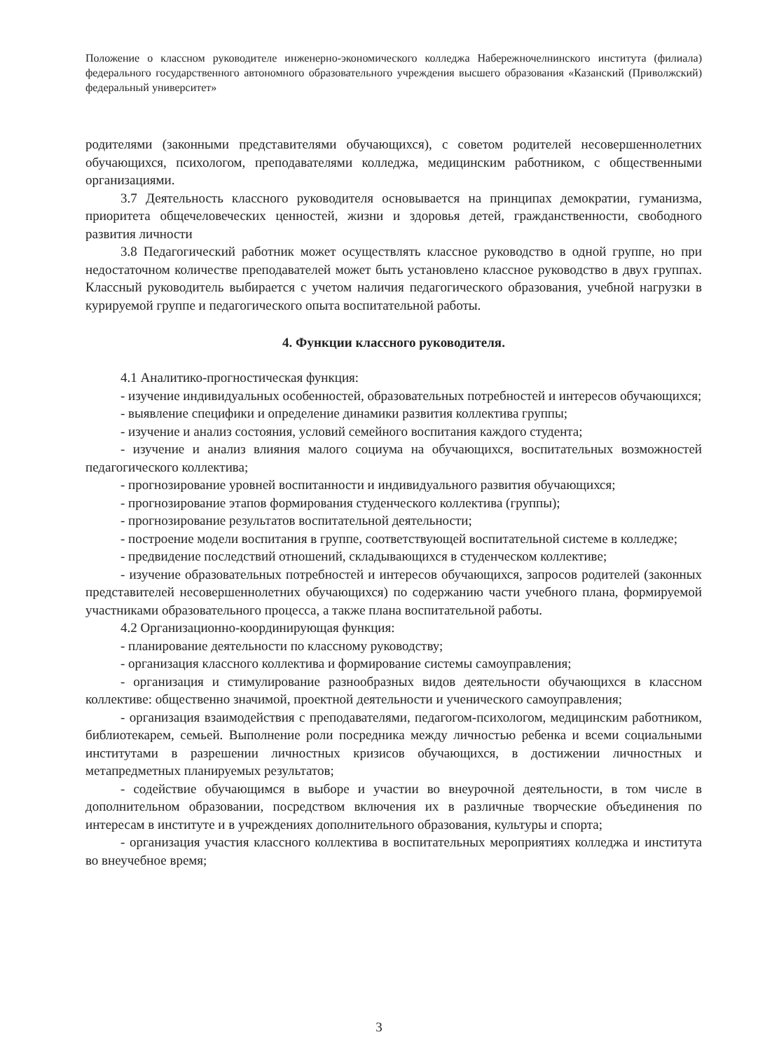Положение о классном руководителе инженерно-экономического колледжа Набережночелнинского института (филиала) федерального государственного автономного образовательного учреждения высшего образования «Казанский (Приволжский) федеральный университет»
родителями (законными представителями обучающихся), с советом родителей несовершеннолетних обучающихся, психологом, преподавателями колледжа, медицинским работником, с общественными организациями.
3.7 Деятельность классного руководителя основывается на принципах демократии, гуманизма, приоритета общечеловеческих ценностей, жизни и здоровья детей, гражданственности, свободного развития личности
3.8 Педагогический работник может осуществлять классное руководство в одной группе, но при недостаточном количестве преподавателей может быть установлено классное руководство в двух группах. Классный руководитель выбирается с учетом наличия педагогического образования, учебной нагрузки в курируемой группе и педагогического опыта воспитательной работы.
4. Функции классного руководителя.
4.1 Аналитико-прогностическая функция:
- изучение индивидуальных особенностей, образовательных потребностей и интересов обучающихся;
- выявление специфики и определение динамики развития коллектива группы;
- изучение и анализ состояния, условий семейного воспитания каждого студента;
- изучение и анализ влияния малого социума на обучающихся, воспитательных возможностей педагогического коллектива;
- прогнозирование уровней воспитанности и индивидуального развития обучающихся;
- прогнозирование этапов формирования студенческого коллектива (группы);
- прогнозирование результатов воспитательной деятельности;
- построение модели воспитания в группе, соответствующей воспитательной системе в колледже;
- предвидение последствий отношений, складывающихся в студенческом коллективе;
- изучение образовательных потребностей и интересов обучающихся, запросов родителей (законных представителей несовершеннолетних обучающихся) по содержанию части учебного плана, формируемой участниками образовательного процесса, а также плана воспитательной работы.
4.2 Организационно-координирующая функция:
- планирование деятельности по классному руководству;
- организация классного коллектива и формирование системы самоуправления;
- организация и стимулирование разнообразных видов деятельности обучающихся в классном коллективе: общественно значимой, проектной деятельности и ученического самоуправления;
- организация взаимодействия с преподавателями, педагогом-психологом, медицинским работником, библиотекарем, семьей. Выполнение роли посредника между личностью ребенка и всеми социальными институтами в разрешении личностных кризисов обучающихся, в достижении личностных и метапредметных планируемых результатов;
- содействие обучающимся в выборе и участии во внеурочной деятельности, в том числе в дополнительном образовании, посредством включения их в различные творческие объединения по интересам в институте и в учреждениях дополнительного образования, культуры и спорта;
- организация участия классного коллектива в воспитательных мероприятиях колледжа и института во внеучебное время;
3